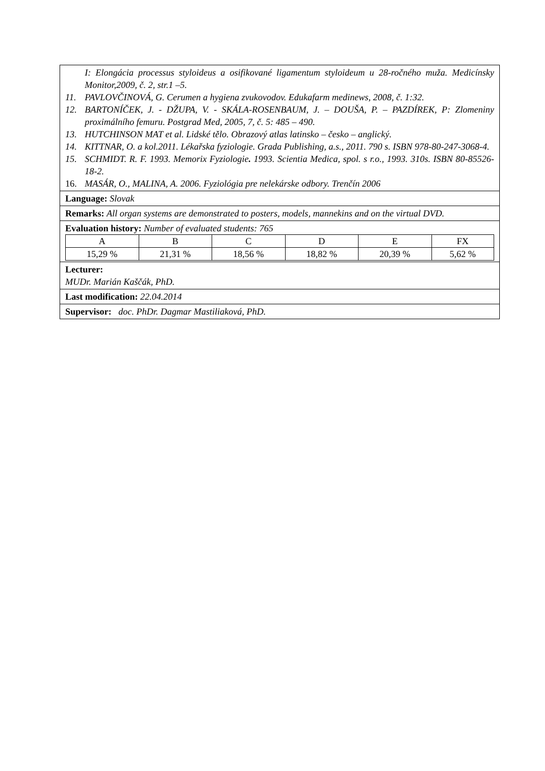I: Elongácia processus styloideus a osifikované ligamentum styloideum u 28-ročného muža. Medicínsky Monitor,2009, č. 2, str.1 –5.
11. PAVLOVČINOVÁ, G. Cerumen a hygiena zvukovodov. Edukafarm medinews, 2008, č. 1:32.
12. BARTONÍČEK, J. - DŽUPA, V. - SKÁLA-ROSENBAUM, J. – DOUŠA, P. – PAZDÍREK, P: Zlomeniny proximálního femuru. Postgrad Med, 2005, 7, č. 5: 485 – 490.
13. HUTCHINSON MAT et al. Lidské tělo. Obrazový atlas latinsko – česko – anglický.
14. KITTNAR, O. a kol.2011. Lékařska fyziologie. Grada Publishing, a.s., 2011. 790 s. ISBN 978-80-247-3068-4.
15. SCHMIDT. R. F. 1993. Memorix Fyziologie. 1993. Scientia Medica, spol. s r.o., 1993. 310s. ISBN 80-85526-18-2.
16. MASÁR, O., MALINA, A. 2006. Fyziológia pre nelekárske odbory. Trenčín 2006
Language: Slovak
Remarks: All organ systems are demonstrated to posters, models, mannekins and on the virtual DVD.
Evaluation history: Number of evaluated students: 765
| A | B | C | D | E | FX |
| 15,29 % | 21,31 % | 18,56 % | 18,82 % | 20,39 % | 5,62 % |
Lecturer:
MUDr. Marián Kaščák, PhD.
Last modification: 22.04.2014
Supervisor: doc. PhDr. Dagmar Mastiliaková, PhD.